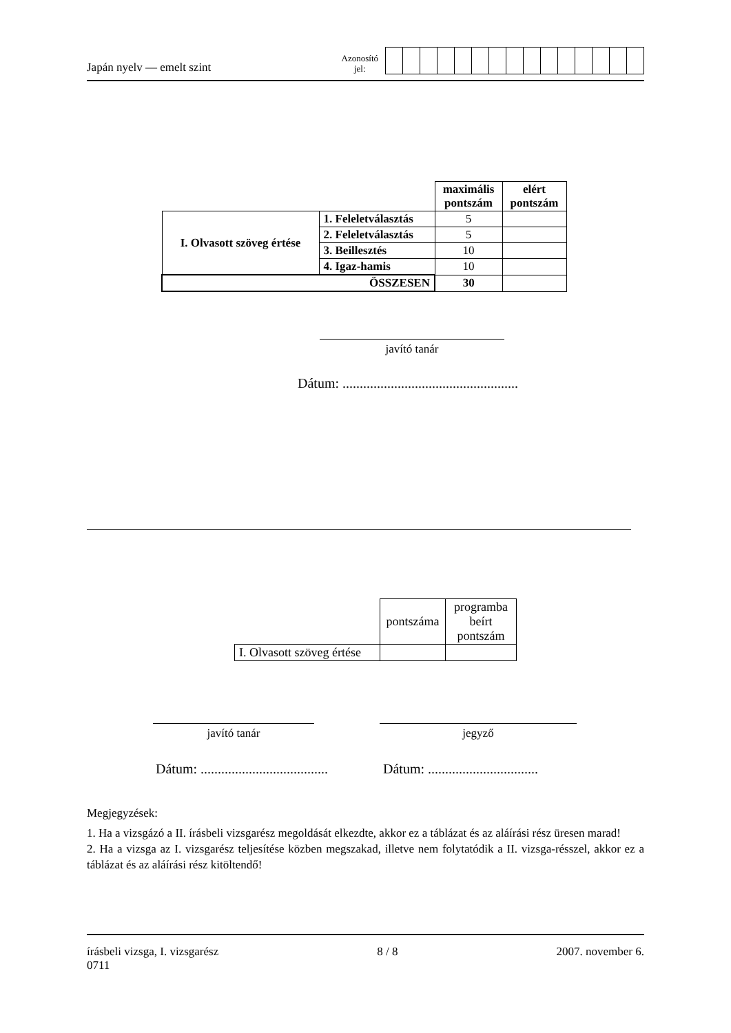Japán nyelv — emelt szint
Azonosító
jel:
| | | maximális pontszám | elért pontszám |
| I. Olvasott szöveg értése | 1. Feleletválasztás | 5 | |
| | 2. Feleletválasztás | 5 | |
| | 3. Beillesztés | 10 | |
| | 4. Igaz-hamis | 10 | |
| ÖSSZESEN | | 30 | |
javító tanár
Dátum: ...................................................
| | pontszáma | programba beírt pontszám |
| I. Olvasott szöveg értése | | |
javító tanár jegyző
Dátum: .....................................
Dátum: ................................
Megjegyzések:
1. Ha a vizsgázó a II. írásbeli vizsgarész megoldását elkezdte, akkor ez a táblázat és az aláírási rész üresen marad!
2. Ha a vizsga az I. vizsgarész teljesítése közben megszakad, illetve nem folytatódik a II. vizsga-résszel, akkor ez a táblázat és az aláírási rész kitöltendő!
írásbeli vizsga, I. vizsgarész
0711
8 / 8 2007. november 6.